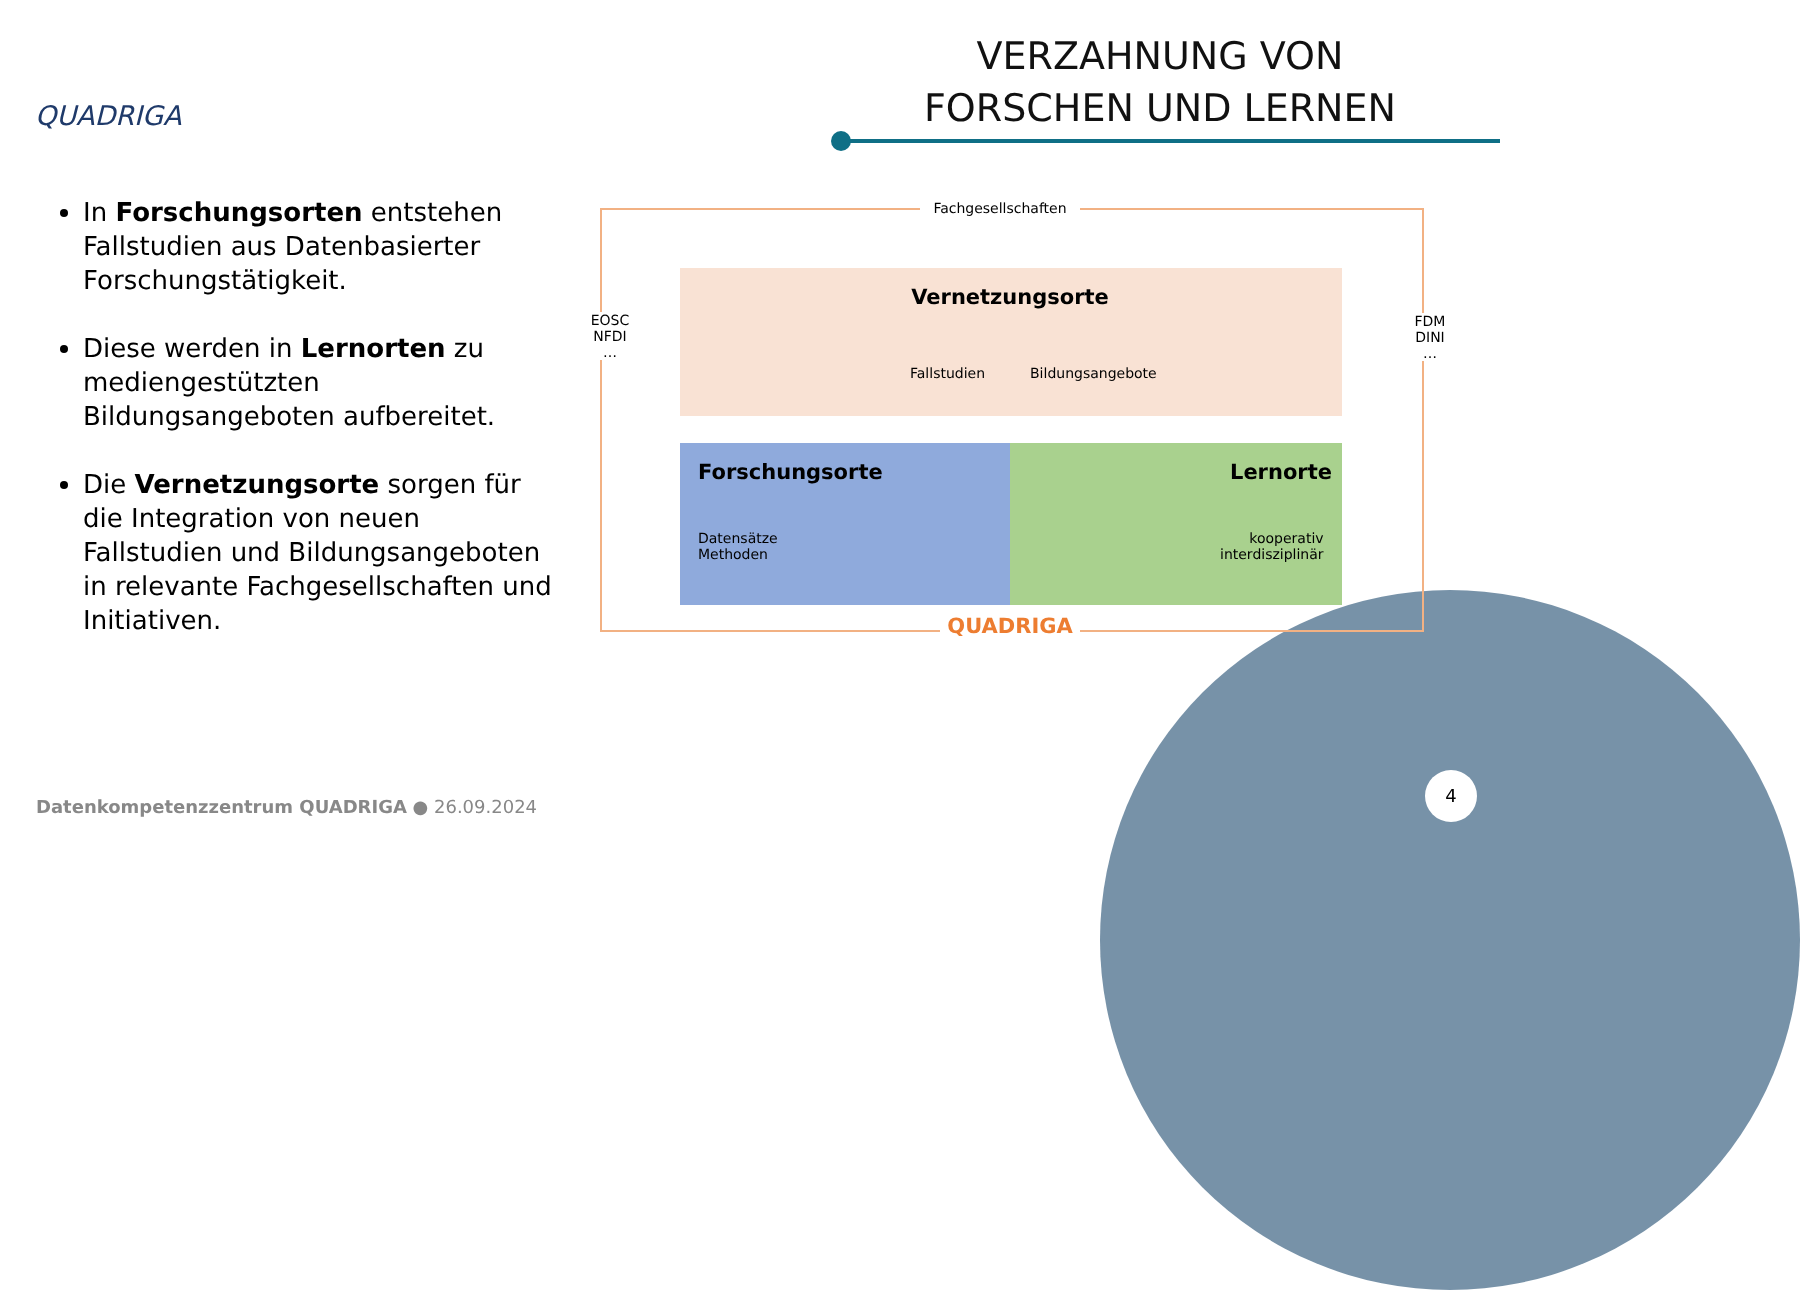QUADRIGA
VERZAHNUNG VON
FORSCHEN UND LERNEN
In Forschungsorten entstehen Fallstudien aus Datenbasierter Forschungstätigkeit.
Diese werden in Lernorten zu mediengestützten Bildungsangeboten aufbereitet.
Die Vernetzungsorte sorgen für die Integration von neuen Fallstudien und Bildungsangeboten in relevante Fachgesellschaften und Initiativen.
Fachgesellschaften
Vernetzungsorte
EOSC
NFDI
…
FDM
DINI
…
Fallstudien Bildungsangebote
Forschungsorte Lernorte
Datensätze
Methoden
kooperativ
interdisziplinär
QUADRIGA
Datenkompetenzzentrum QUADRIGA ● 26.09.2024
4